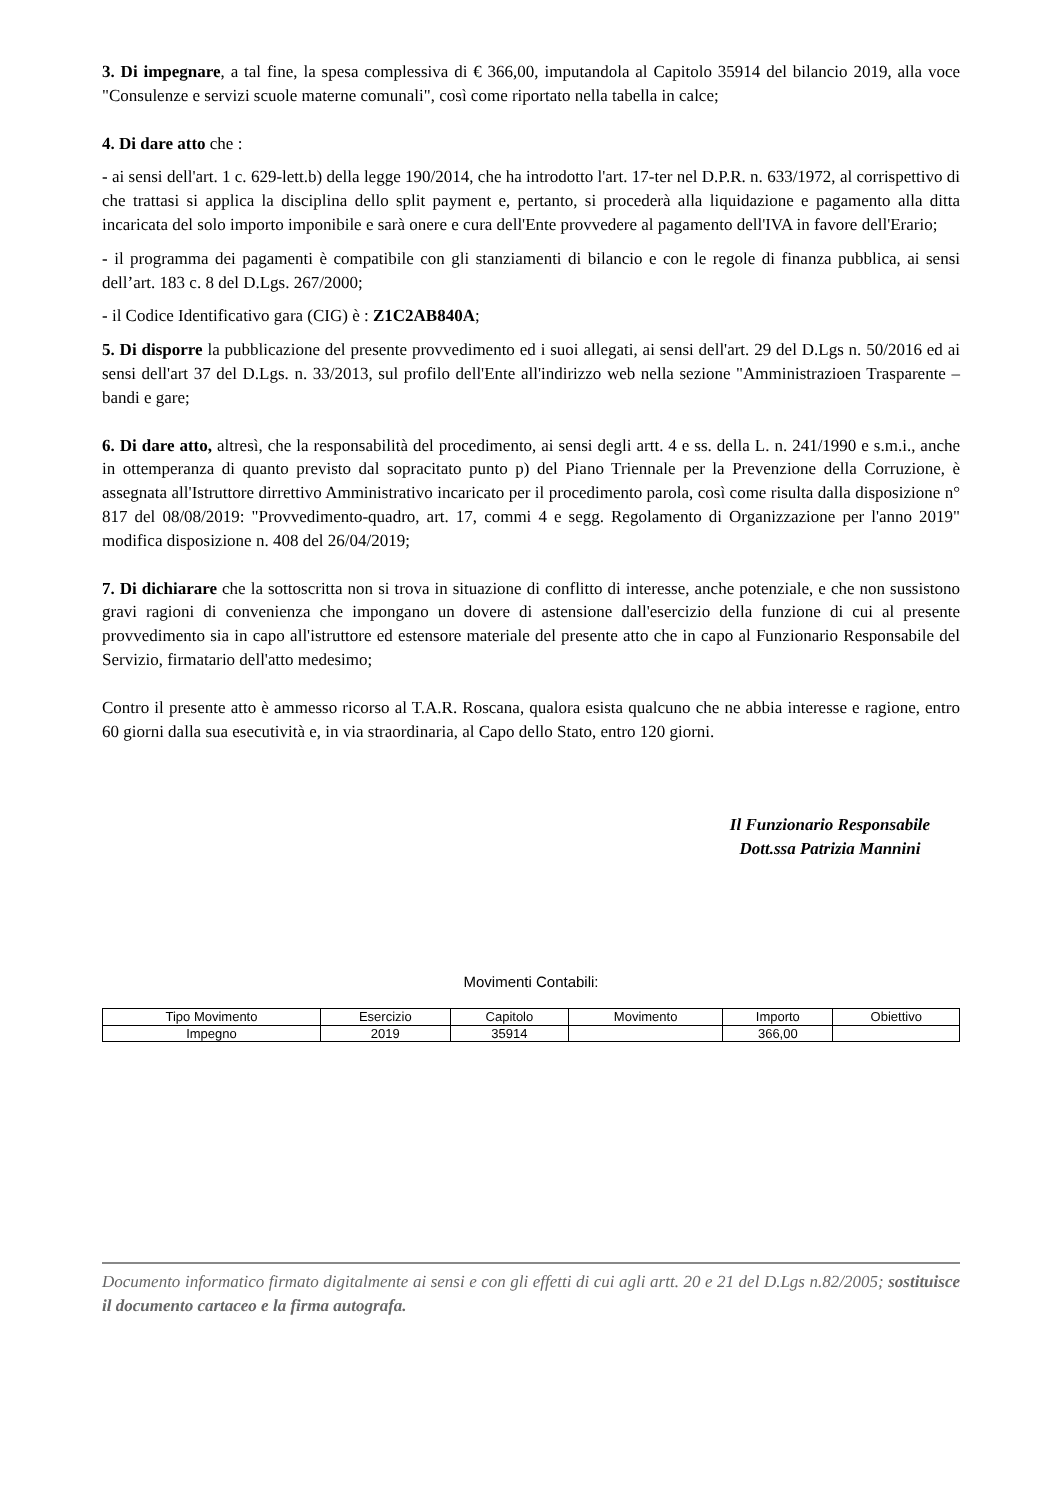3. Di impegnare, a tal fine, la spesa complessiva di € 366,00, imputandola al Capitolo 35914 del bilancio 2019, alla voce "Consulenze e servizi scuole materne comunali", così come riportato nella tabella in calce;
4. Di dare atto che :
- ai sensi dell'art. 1 c. 629-lett.b) della legge 190/2014, che ha introdotto l'art. 17-ter nel D.P.R. n. 633/1972, al corrispettivo di che trattasi si applica la disciplina dello split payment e, pertanto, si procederà alla liquidazione e pagamento alla ditta incaricata del solo importo imponibile e sarà onere e cura dell'Ente provvedere al pagamento dell'IVA in favore dell'Erario;
- il programma dei pagamenti è compatibile con gli stanziamenti di bilancio e con le regole di finanza pubblica, ai sensi dell’art. 183 c. 8 del D.Lgs. 267/2000;
- il Codice Identificativo gara (CIG) è : Z1C2AB840A;
5. Di disporre la pubblicazione del presente provvedimento ed i suoi allegati, ai sensi dell'art. 29 del D.Lgs n. 50/2016 ed ai sensi dell'art 37 del D.Lgs. n. 33/2013, sul profilo dell'Ente all'indirizzo web nella sezione "Amministrazioen Trasparente – bandi e gare;
6. Di dare atto, altresì, che la responsabilità del procedimento, ai sensi degli artt. 4 e ss. della L. n. 241/1990 e s.m.i., anche in ottemperanza di quanto previsto dal sopracitato punto p) del Piano Triennale per la Prevenzione della Corruzione, è assegnata all'Istruttore dirrettivo Amministrativo incaricato per il procedimento parola, così come risulta dalla disposizione n° 817 del 08/08/2019: "Provvedimento-quadro, art. 17, commi 4 e segg. Regolamento di Organizzazione per l'anno 2019" modifica disposizione n. 408 del 26/04/2019;
7. Di dichiarare che la sottoscritta non si trova in situazione di conflitto di interesse, anche potenziale, e che non sussistono gravi ragioni di convenienza che impongano un dovere di astensione dall'esercizio della funzione di cui al presente provvedimento sia in capo all'istruttore ed estensore materiale del presente atto che in capo al Funzionario Responsabile del Servizio, firmatario dell'atto medesimo;
Contro il presente atto è ammesso ricorso al T.A.R. Roscana, qualora esista qualcuno che ne abbia interesse e ragione, entro 60 giorni dalla sua esecutività e, in via straordinaria, al Capo dello Stato, entro 120 giorni.
Il Funzionario Responsabile
Dott.ssa Patrizia Mannini
Movimenti Contabili:
| Tipo Movimento | Esercizio | Capitolo | Movimento | Importo | Obiettivo |
| --- | --- | --- | --- | --- | --- |
| Impegno | 2019 | 35914 | | 366,00 | |
Documento informatico firmato digitalmente ai sensi e con gli effetti di cui agli artt. 20 e 21 del D.Lgs n.82/2005; sostituisce il documento cartaceo e la firma autografa.